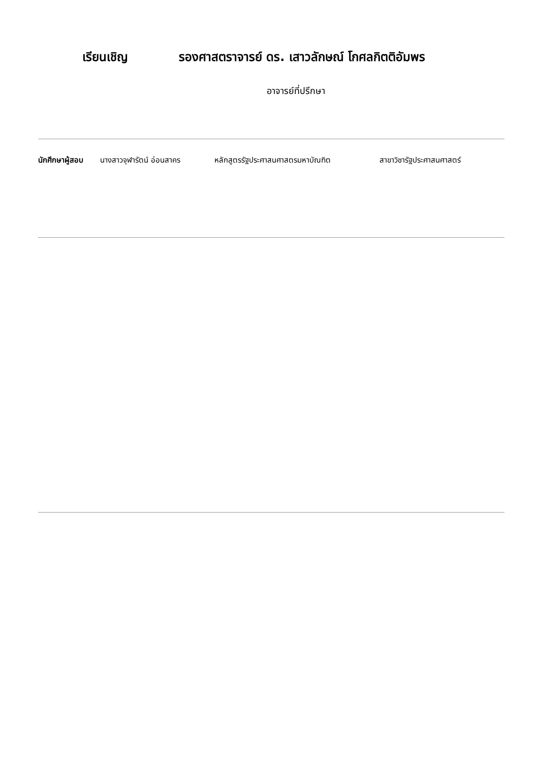เรียนเชิญ รองศาสตราจารย์ ดร. เสาวลักษณ์ โกศลกิตติอัมพร
อาจารย์ที่ปรึกษา
นักศึกษาผู้สอบ นางสาวจุฬารัตน์ อ่อนสาคร หลักสูตรรัฐประศาสนศาสตรมหาบัณฑิต สาขาวิชารัฐประศาสนศาสตร์